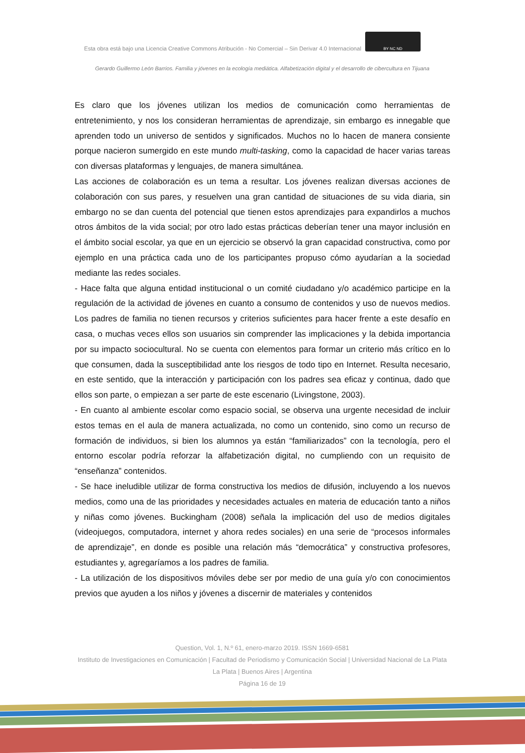Esta obra está bajo una Licencia Creative Commons Atribución - No Comercial – Sin Derivar 4.0 Internacional BY NC ND
Gerardo Guillermo León Barrios. Familia y jóvenes en la ecología mediática. Alfabetización digital y el desarrollo de cibercultura en Tijuana
Es claro que los jóvenes utilizan los medios de comunicación como herramientas de entretenimiento, y nos los consideran herramientas de aprendizaje, sin embargo es innegable que aprenden todo un universo de sentidos y significados. Muchos no lo hacen de manera consiente porque nacieron sumergido en este mundo multi-tasking, como la capacidad de hacer varias tareas con diversas plataformas y lenguajes, de manera simultánea.
Las acciones de colaboración es un tema a resultar. Los jóvenes realizan diversas acciones de colaboración con sus pares, y resuelven una gran cantidad de situaciones de su vida diaria, sin embargo no se dan cuenta del potencial que tienen estos aprendizajes para expandirlos a muchos otros ámbitos de la vida social; por otro lado estas prácticas deberían tener una mayor inclusión en el ámbito social escolar, ya que en un ejercicio se observó la gran capacidad constructiva, como por ejemplo en una práctica cada uno de los participantes propuso cómo ayudarían a la sociedad mediante las redes sociales.
- Hace falta que alguna entidad institucional o un comité ciudadano y/o académico participe en la regulación de la actividad de jóvenes en cuanto a consumo de contenidos y uso de nuevos medios. Los padres de familia no tienen recursos y criterios suficientes para hacer frente a este desafío en casa, o muchas veces ellos son usuarios sin comprender las implicaciones y la debida importancia por su impacto sociocultural. No se cuenta con elementos para formar un criterio más crítico en lo que consumen, dada la susceptibilidad ante los riesgos de todo tipo en Internet. Resulta necesario, en este sentido, que la interacción y participación con los padres sea eficaz y continua, dado que ellos son parte, o empiezan a ser parte de este escenario (Livingstone, 2003).
- En cuanto al ambiente escolar como espacio social, se observa una urgente necesidad de incluir estos temas en el aula de manera actualizada, no como un contenido, sino como un recurso de formación de individuos, si bien los alumnos ya están “familiarizados” con la tecnología, pero el entorno escolar podría reforzar la alfabetización digital, no cumpliendo con un requisito de “enseñanza” contenidos.
- Se hace ineludible utilizar de forma constructiva los medios de difusión, incluyendo a los nuevos medios, como una de las prioridades y necesidades actuales en materia de educación tanto a niños y niñas como jóvenes. Buckingham (2008) señala la implicación del uso de medios digitales (videojuegos, computadora, internet y ahora redes sociales) en una serie de “procesos informales de aprendizaje”, en donde es posible una relación más “democrática” y constructiva profesores, estudiantes y, agregaríamos a los padres de familia.
- La utilización de los dispositivos móviles debe ser por medio de una guía y/o con conocimientos previos que ayuden a los niños y jóvenes a discernir de materiales y contenidos
Question, Vol. 1, N.º 61, enero-marzo 2019. ISSN 1669-6581
Instituto de Investigaciones en Comunicación | Facultad de Periodismo y Comunicación Social | Universidad Nacional de La Plata La Plata | Buenos Aires | Argentina
Página 16 de 19